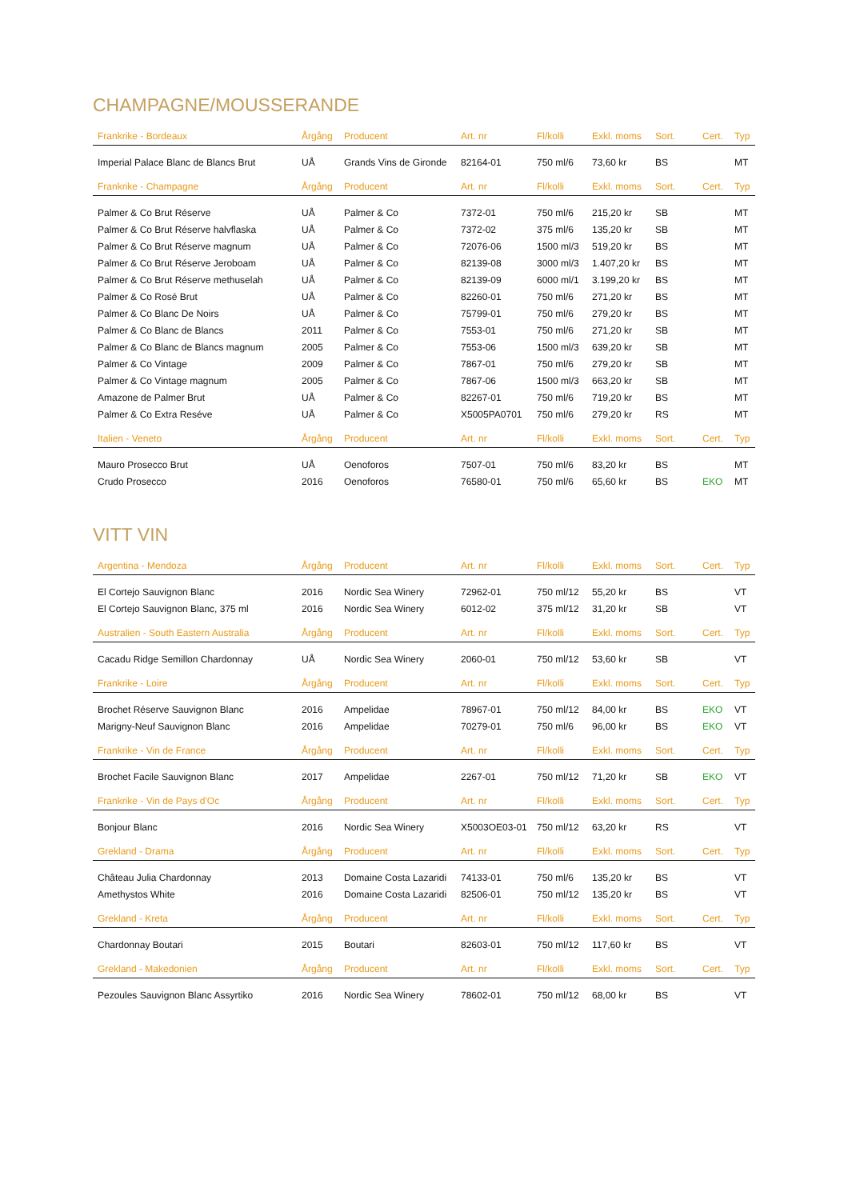CHAMPAGNE/MOUSSERANDE
| Frankrike - Bordeaux | Årgång | Producent | Art. nr | Fl/kolli | Exkl. moms | Sort. | Cert. | Typ |
| --- | --- | --- | --- | --- | --- | --- | --- | --- |
| Imperial Palace Blanc de Blancs Brut | UÅ | Grands Vins de Gironde | 82164-01 | 750 ml/6 | 73,60 kr | BS | | MT |
| Frankrike - Champagne | Årgång | Producent | Art. nr | Fl/kolli | Exkl. moms | Sort. | Cert. | Typ |
| --- | --- | --- | --- | --- | --- | --- | --- | --- |
| Palmer & Co Brut Réserve | UÅ | Palmer & Co | 7372-01 | 750 ml/6 | 215,20 kr | SB | | MT |
| Palmer & Co Brut Réserve halvflaska | UÅ | Palmer & Co | 7372-02 | 375 ml/6 | 135,20 kr | SB | | MT |
| Palmer & Co Brut Réserve magnum | UÅ | Palmer & Co | 72076-06 | 1500 ml/3 | 519,20 kr | BS | | MT |
| Palmer & Co Brut Réserve Jeroboam | UÅ | Palmer & Co | 82139-08 | 3000 ml/3 | 1.407,20 kr | BS | | MT |
| Palmer & Co Brut Réserve methuselah | UÅ | Palmer & Co | 82139-09 | 6000 ml/1 | 3.199,20 kr | BS | | MT |
| Palmer & Co Rosé Brut | UÅ | Palmer & Co | 82260-01 | 750 ml/6 | 271,20 kr | BS | | MT |
| Palmer & Co Blanc De Noirs | UÅ | Palmer & Co | 75799-01 | 750 ml/6 | 279,20 kr | BS | | MT |
| Palmer & Co Blanc de Blancs | 2011 | Palmer & Co | 7553-01 | 750 ml/6 | 271,20 kr | SB | | MT |
| Palmer & Co Blanc de Blancs magnum | 2005 | Palmer & Co | 7553-06 | 1500 ml/3 | 639,20 kr | SB | | MT |
| Palmer & Co Vintage | 2009 | Palmer & Co | 7867-01 | 750 ml/6 | 279,20 kr | SB | | MT |
| Palmer & Co Vintage magnum | 2005 | Palmer & Co | 7867-06 | 1500 ml/3 | 663,20 kr | SB | | MT |
| Amazone de Palmer Brut | UÅ | Palmer & Co | 82267-01 | 750 ml/6 | 719,20 kr | BS | | MT |
| Palmer & Co Extra Reséve | UÅ | Palmer & Co | X5005PA0701 | 750 ml/6 | 279,20 kr | RS | | MT |
| Italien - Veneto | Årgång | Producent | Art. nr | Fl/kolli | Exkl. moms | Sort. | Cert. | Typ |
| --- | --- | --- | --- | --- | --- | --- | --- | --- |
| Mauro Prosecco Brut | UÅ | Oenoforos | 7507-01 | 750 ml/6 | 83,20 kr | BS | | MT |
| Crudo Prosecco | 2016 | Oenoforos | 76580-01 | 750 ml/6 | 65,60 kr | BS | EKO | MT |
VITT VIN
| Argentina - Mendoza | Årgång | Producent | Art. nr | Fl/kolli | Exkl. moms | Sort. | Cert. | Typ |
| --- | --- | --- | --- | --- | --- | --- | --- | --- |
| El Cortejo Sauvignon Blanc | 2016 | Nordic Sea Winery | 72962-01 | 750 ml/12 | 55,20 kr | BS | | VT |
| El Cortejo Sauvignon Blanc, 375 ml | 2016 | Nordic Sea Winery | 6012-02 | 375 ml/12 | 31,20 kr | SB | | VT |
| Australien - South Eastern Australia | Årgång | Producent | Art. nr | Fl/kolli | Exkl. moms | Sort. | Cert. | Typ |
| --- | --- | --- | --- | --- | --- | --- | --- | --- |
| Cacadu Ridge Semillon Chardonnay | UÅ | Nordic Sea Winery | 2060-01 | 750 ml/12 | 53,60 kr | SB | | VT |
| Frankrike - Loire | Årgång | Producent | Art. nr | Fl/kolli | Exkl. moms | Sort. | Cert. | Typ |
| --- | --- | --- | --- | --- | --- | --- | --- | --- |
| Brochet Réserve Sauvignon Blanc | 2016 | Ampelidae | 78967-01 | 750 ml/12 | 84,00 kr | BS | EKO | VT |
| Marigny-Neuf Sauvignon Blanc | 2016 | Ampelidae | 70279-01 | 750 ml/6 | 96,00 kr | BS | EKO | VT |
| Frankrike - Vin de France | Årgång | Producent | Art. nr | Fl/kolli | Exkl. moms | Sort. | Cert. | Typ |
| --- | --- | --- | --- | --- | --- | --- | --- | --- |
| Brochet Facile Sauvignon Blanc | 2017 | Ampelidae | 2267-01 | 750 ml/12 | 71,20 kr | SB | EKO | VT |
| Frankrike - Vin de Pays d'Oc | Årgång | Producent | Art. nr | Fl/kolli | Exkl. moms | Sort. | Cert. | Typ |
| --- | --- | --- | --- | --- | --- | --- | --- | --- |
| Bonjour Blanc | 2016 | Nordic Sea Winery | X5003OE03-01 | 750 ml/12 | 63,20 kr | RS | | VT |
| Grekland - Drama | Årgång | Producent | Art. nr | Fl/kolli | Exkl. moms | Sort. | Cert. | Typ |
| --- | --- | --- | --- | --- | --- | --- | --- | --- |
| Château Julia Chardonnay | 2013 | Domaine Costa Lazaridi | 74133-01 | 750 ml/6 | 135,20 kr | BS | | VT |
| Amethystos White | 2016 | Domaine Costa Lazaridi | 82506-01 | 750 ml/12 | 135,20 kr | BS | | VT |
| Grekland - Kreta | Årgång | Producent | Art. nr | Fl/kolli | Exkl. moms | Sort. | Cert. | Typ |
| --- | --- | --- | --- | --- | --- | --- | --- | --- |
| Chardonnay Boutari | 2015 | Boutari | 82603-01 | 750 ml/12 | 117,60 kr | BS | | VT |
| Grekland - Makedonien | Årgång | Producent | Art. nr | Fl/kolli | Exkl. moms | Sort. | Cert. | Typ |
| --- | --- | --- | --- | --- | --- | --- | --- | --- |
| Pezoules Sauvignon Blanc Assyrtiko | 2016 | Nordic Sea Winery | 78602-01 | 750 ml/12 | 68,00 kr | BS | | VT |